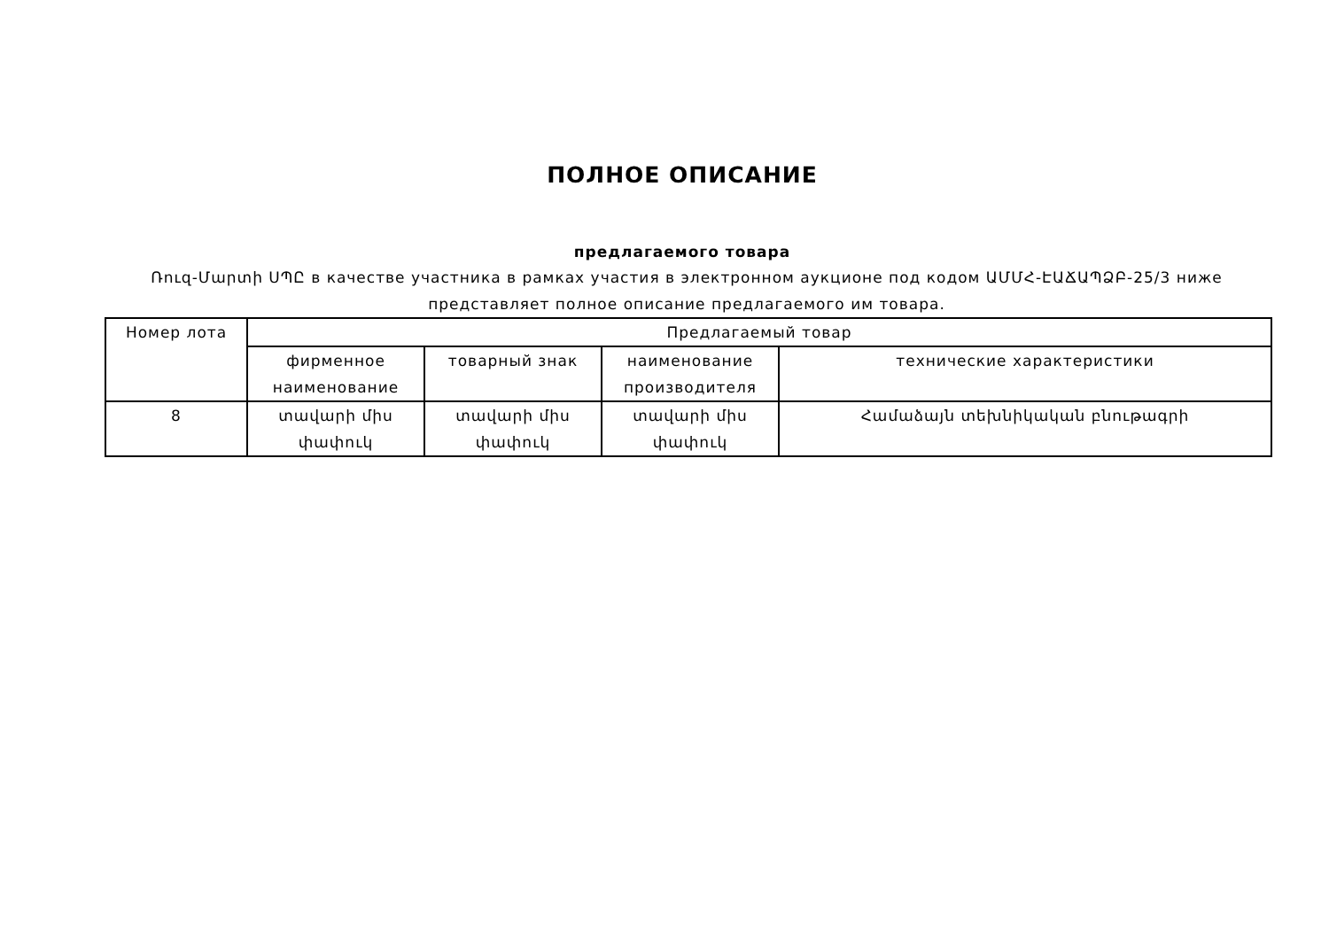ПОЛНОЕ ОПИСАНИЕ
предлагаемого товара
Ռուզ-Մարտի ՍՊԸ в качестве участника в рамках участия в электронном аукционе под кодом ԱՄՄՀ-ԷԱՃԱՊՁԲ-25/3 ниже представляет полное описание предлагаемого им товара.
| Номер лота | Предлагаемый товар | | | |
| --- | --- | --- | --- | --- |
| | фирменное наименование | товарный знак | наименование производителя | технические характеристики |
| 8 | տավարի միս փափուկ | տավարի միս փափուկ | տավարի միս փափուկ | Համաձայն տեխնիկական բնութագրի |